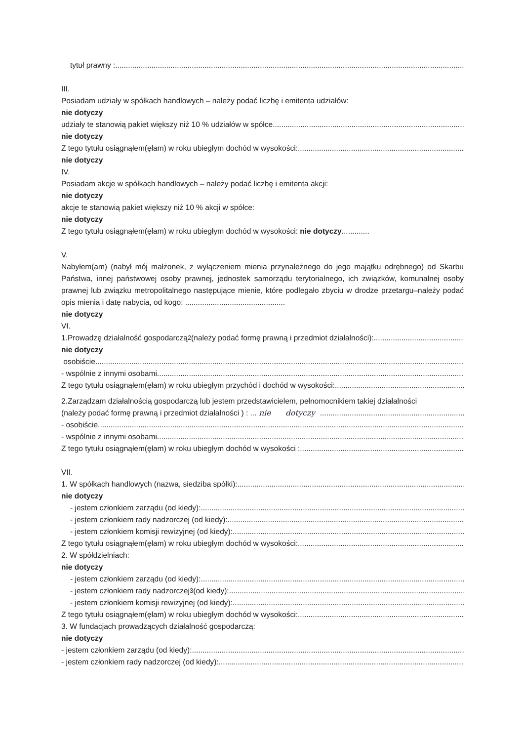tytuł prawny :
III.
Posiadam udziały w spółkach handlowych – należy podać liczbę i emitenta udziałów:
nie dotyczy
udziały te stanowią pakiet większy niż 10 % udziałów w spółce
nie dotyczy
Z tego tytułu osiągnąłem(ęłam) w roku ubiegłym dochód w wysokości:
nie dotyczy
IV.
Posiadam akcje w spółkach handlowych – należy podać liczbę i emitenta akcji:
nie dotyczy
akcje te stanowią pakiet większy niż 10 % akcji w spółce:
nie dotyczy
Z tego tytułu osiągnąłem(ęłam) w roku ubiegłym dochód w wysokości: nie dotyczy.............
V.
Nabyłem(am) (nabył mój małżonek, z wyłączeniem mienia przynależnego do jego majątku odrębnego) od Skarbu Państwa, innej państwowej osoby prawnej, jednostek samorządu terytorialnego, ich związków, komunalnej osoby prawnej lub związku metropolitalnego następujące mienie, które podlegało zbyciu w drodze przetargu–należy podać opis mienia i datę nabycia, od kogo: ...............................................
nie dotyczy
VI.
1.Prowadzę działalność gospodarczą <sup>2</sup> (należy podać formę prawną i przedmiot działalności):
nie dotyczy
osobiście
- wspólnie z innymi osobami
Z tego tytułu osiągnąłem(ęłam) w roku ubiegłym przychód i dochód w wysokości:
2.Zarządzam działalnością gospodarczą lub jestem przedstawicielem, pełnomocnikiem takiej działalności
(należy podać formę prawną i przedmiot działalności ) : ... nie dotyczy
- osobiście
- wspólnie z innymi osobami
Z tego tytułu osiągnąłem(ęłam) w roku ubiegłym dochód w wysokości :
VII.
1. W spółkach handlowych (nazwa, siedziba spółki):
nie dotyczy
- jestem członkiem zarządu (od kiedy):
- jestem członkiem rady nadzorczej (od kiedy):
- jestem członkiem komisji rewizyjnej (od kiedy):
Z tego tytułu osiągnąłem(ęłam) w roku ubiegłym dochód w wysokości:
2. W spółdzielniach:
nie dotyczy
- jestem członkiem zarządu (od kiedy):
- jestem członkiem rady nadzorczej <sup>3</sup> (od kiedy):
- jestem członkiem komisji rewizyjnej (od kiedy):
Z tego tytułu osiągnąłem(ęłam) w roku ubiegłym dochód w wysokości:
3. W fundacjach prowadzących działalność gospodarczą:
nie dotyczy
- jestem członkiem zarządu (od kiedy):
- jestem członkiem rady nadzorczej (od kiedy):